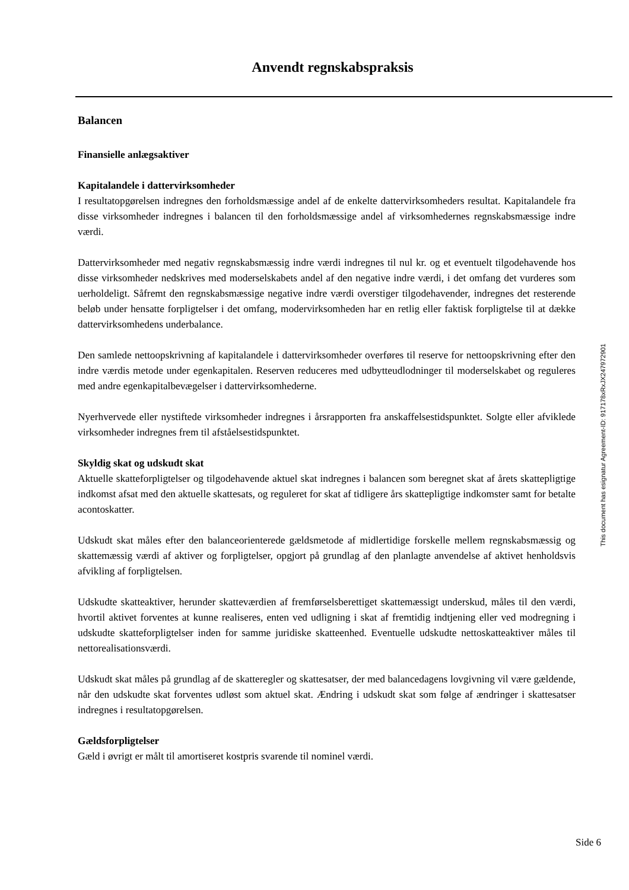Anvendt regnskabspraksis
Balancen
Finansielle anlægsaktiver
Kapitalandele i dattervirksomheder
I resultatopgørelsen indregnes den forholdsmæssige andel af de enkelte dattervirksomheders resultat. Kapitalandele fra disse virksomheder indregnes i balancen til den forholdsmæssige andel af virksomhedernes regnskabsmæssige indre værdi.
Dattervirksomheder med negativ regnskabsmæssig indre værdi indregnes til nul kr. og et eventuelt tilgodehavende hos disse virksomheder nedskrives med moderselskabets andel af den negative indre værdi, i det omfang det vurderes som uerholdeligt. Såfremt den regnskabsmæssige negative indre værdi overstiger tilgodehavender, indregnes det resterende beløb under hensatte forpligtelser i det omfang, modervirksomheden har en retlig eller faktisk forpligtelse til at dække dattervirksomhedens underbalance.
Den samlede nettoopskrivning af kapitalandele i dattervirksomheder overføres til reserve for nettoopskrivning efter den indre værdis metode under egenkapitalen. Reserven reduceres med udbytteudlodninger til moderselskabet og reguleres med andre egenkapitalbevægelser i dattervirksomhederne.
Nyerhvervede eller nystiftede virksomheder indregnes i årsrapporten fra anskaffelsestidspunktet. Solgte eller afviklede virksomheder indregnes frem til afståelsestidspunktet.
Skyldig skat og udskudt skat
Aktuelle skatteforpligtelser og tilgodehavende aktuel skat indregnes i balancen som beregnet skat af årets skattepligtige indkomst afsat med den aktuelle skattesats, og reguleret for skat af tidligere års skattepligtige indkomster samt for betalte acontoskatter.
Udskudt skat måles efter den balanceorienterede gældsmetode af midlertidige forskelle mellem regnskabsmæssig og skattemæssig værdi af aktiver og forpligtelser, opgjort på grundlag af den planlagte anvendelse af aktivet henholdsvis afvikling af forpligtelsen.
Udskudte skatteaktiver, herunder skatteværdien af fremførselsberettiget skattemæssigt underskud, måles til den værdi, hvortil aktivet forventes at kunne realiseres, enten ved udligning i skat af fremtidig indtjening eller ved modregning i udskudte skatteforpligtelser inden for samme juridiske skatteenhed. Eventuelle udskudte nettoskatteaktiver måles til nettorealisationsværdi.
Udskudt skat måles på grundlag af de skatteregler og skattesatser, der med balancedagens lovgivning vil være gældende, når den udskudte skat forventes udløst som aktuel skat. Ændring i udskudt skat som følge af ændringer i skattesatser indregnes i resultatopgørelsen.
Gældsforpligtelser
Gæld i øvrigt er målt til amortiseret kostpris svarende til nominel værdi.
This document has esignatur Agreement-ID: 917178xRxJX247972901
Side 6